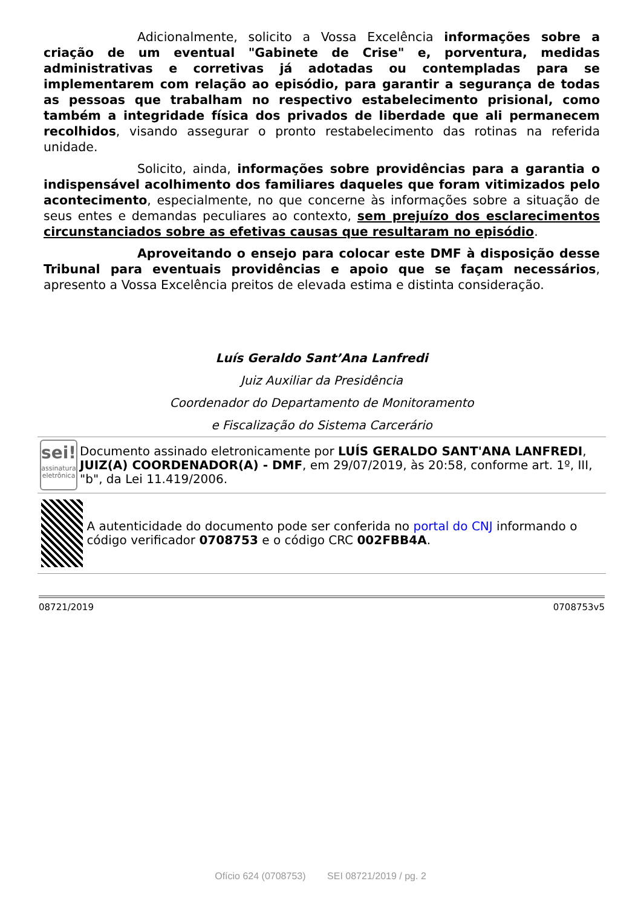Adicionalmente, solicito a Vossa Excelência informações sobre a criação de um eventual "Gabinete de Crise" e, porventura, medidas administrativas e corretivas já adotadas ou contempladas para se implementarem com relação ao episódio, para garantir a segurança de todas as pessoas que trabalham no respectivo estabelecimento prisional, como também a integridade física dos privados de liberdade que ali permanecem recolhidos, visando assegurar o pronto restabelecimento das rotinas na referida unidade.
Solicito, ainda, informações sobre providências para a garantia o indispensável acolhimento dos familiares daqueles que foram vitimizados pelo acontecimento, especialmente, no que concerne às informações sobre a situação de seus entes e demandas peculiares ao contexto, sem prejuízo dos esclarecimentos circunstanciados sobre as efetivas causas que resultaram no episódio.
Aproveitando o ensejo para colocar este DMF à disposição desse Tribunal para eventuais providências e apoio que se façam necessários, apresento a Vossa Excelência preitos de elevada estima e distinta consideração.
Luís Geraldo Sant’Ana Lanfredi
Juiz Auxiliar da Presidência
Coordenador do Departamento de Monitoramento
e Fiscalização do Sistema Carcerário
sei!
assinatura eletrônica
Documento assinado eletronicamente por LUÍS GERALDO SANT'ANA LANFREDI, JUIZ(A) COORDENADOR(A) - DMF, em 29/07/2019, às 20:58, conforme art. 1º, III, "b", da Lei 11.419/2006.
A autenticidade do documento pode ser conferida no portal do CNJ informando o código verificador 0708753 e o código CRC 002FBB4A.
08721/2019 0708753v5
Ofício 624 (0708753) SEI 08721/2019 / pg. 2